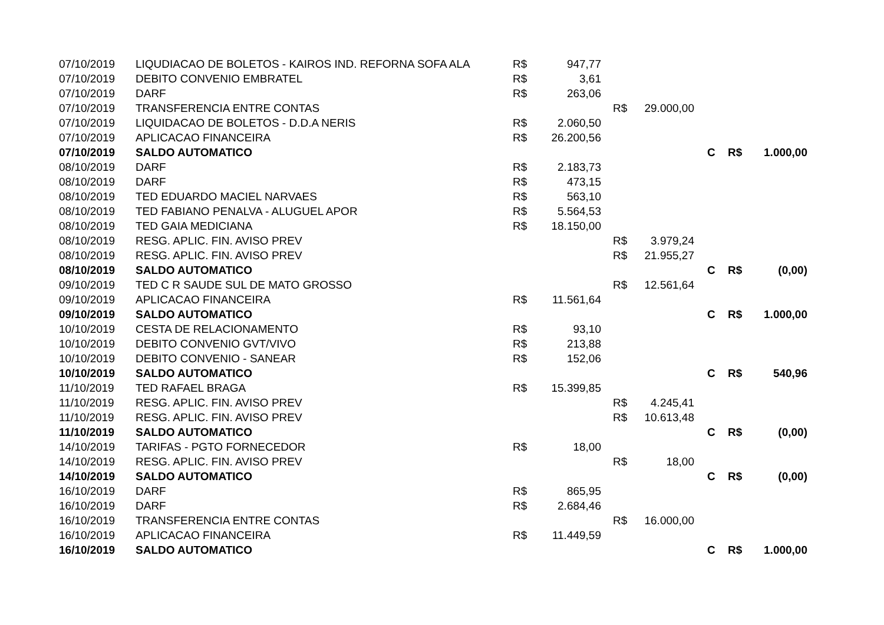| 07/10/2019 | LIQUDIACAO DE BOLETOS - KAIROS IND. REFORNA SOFA ALA | R$ | 947,77 | | | | | |
| 07/10/2019 | DEBITO CONVENIO EMBRATEL | R$ | 3,61 | | | | | |
| 07/10/2019 | DARF | R$ | 263,06 | | | | | |
| 07/10/2019 | TRANSFERENCIA ENTRE CONTAS | | | R$ | 29.000,00 | | | |
| 07/10/2019 | LIQUIDACAO DE BOLETOS - D.D.A NERIS | R$ | 2.060,50 | | | | | |
| 07/10/2019 | APLICACAO FINANCEIRA | R$ | 26.200,56 | | | | | |
| 07/10/2019 | SALDO AUTOMATICO | | | | | C | R$ | 1.000,00 |
| 08/10/2019 | DARF | R$ | 2.183,73 | | | | | |
| 08/10/2019 | DARF | R$ | 473,15 | | | | | |
| 08/10/2019 | TED EDUARDO MACIEL NARVAES | R$ | 563,10 | | | | | |
| 08/10/2019 | TED FABIANO PENALVA - ALUGUEL APOR | R$ | 5.564,53 | | | | | |
| 08/10/2019 | TED GAIA MEDICIANA | R$ | 18.150,00 | | | | | |
| 08/10/2019 | RESG. APLIC. FIN. AVISO PREV | | | R$ | 3.979,24 | | | |
| 08/10/2019 | RESG. APLIC. FIN. AVISO PREV | | | R$ | 21.955,27 | | | |
| 08/10/2019 | SALDO AUTOMATICO | | | | | C | R$ | (0,00) |
| 09/10/2019 | TED C R SAUDE SUL DE MATO GROSSO | | | R$ | 12.561,64 | | | |
| 09/10/2019 | APLICACAO FINANCEIRA | R$ | 11.561,64 | | | | | |
| 09/10/2019 | SALDO AUTOMATICO | | | | | C | R$ | 1.000,00 |
| 10/10/2019 | CESTA DE RELACIONAMENTO | R$ | 93,10 | | | | | |
| 10/10/2019 | DEBITO CONVENIO GVT/VIVO | R$ | 213,88 | | | | | |
| 10/10/2019 | DEBITO CONVENIO - SANEAR | R$ | 152,06 | | | | | |
| 10/10/2019 | SALDO AUTOMATICO | | | | | C | R$ | 540,96 |
| 11/10/2019 | TED RAFAEL BRAGA | R$ | 15.399,85 | | | | | |
| 11/10/2019 | RESG. APLIC. FIN. AVISO PREV | | | R$ | 4.245,41 | | | |
| 11/10/2019 | RESG. APLIC. FIN. AVISO PREV | | | R$ | 10.613,48 | | | |
| 11/10/2019 | SALDO AUTOMATICO | | | | | C | R$ | (0,00) |
| 14/10/2019 | TARIFAS - PGTO FORNECEDOR | R$ | 18,00 | | | | | |
| 14/10/2019 | RESG. APLIC. FIN. AVISO PREV | | | R$ | 18,00 | | | |
| 14/10/2019 | SALDO AUTOMATICO | | | | | C | R$ | (0,00) |
| 16/10/2019 | DARF | R$ | 865,95 | | | | | |
| 16/10/2019 | DARF | R$ | 2.684,46 | | | | | |
| 16/10/2019 | TRANSFERENCIA ENTRE CONTAS | | | R$ | 16.000,00 | | | |
| 16/10/2019 | APLICACAO FINANCEIRA | R$ | 11.449,59 | | | | | |
| 16/10/2019 | SALDO AUTOMATICO | | | | | C | R$ | 1.000,00 |